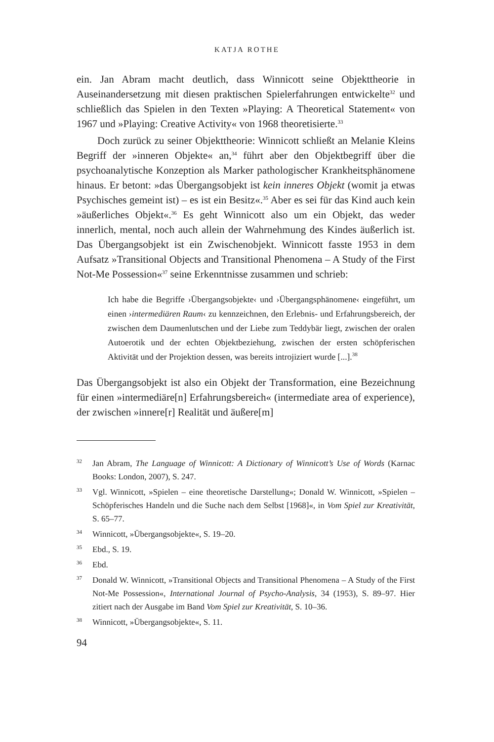KATJA ROTHE
ein. Jan Abram macht deutlich, dass Winnicott seine Objekttheorie in Auseinandersetzung mit diesen praktischen Spielerfahrungen entwickelte<sup>32</sup> und schließlich das Spielen in den Texten »Playing: A Theoretical Statement« von 1967 und »Playing: Creative Activity« von 1968 theoretisierte.<sup>33</sup>
Doch zurück zu seiner Objekttheorie: Winnicott schließt an Melanie Kleins Begriff der »inneren Objekte« an,<sup>34</sup> führt aber den Objektbegriff über die psychoanalytische Konzeption als Marker pathologischer Krankheitsphänomene hinaus. Er betont: »das Übergangsobjekt ist kein inneres Objekt (womit ja etwas Psychisches gemeint ist) – es ist ein Besitz«.<sup>35</sup> Aber es sei für das Kind auch kein »äußerliches Objekt«.<sup>36</sup> Es geht Winnicott also um ein Objekt, das weder innerlich, mental, noch auch allein der Wahrnehmung des Kindes äußerlich ist. Das Übergangsobjekt ist ein Zwischenobjekt. Winnicott fasste 1953 in dem Aufsatz »Transitional Objects and Transitional Phenomena – A Study of the First Not-Me Possession«<sup>37</sup> seine Erkenntnisse zusammen und schrieb:
Ich habe die Begriffe ›Übergangsobjekte‹ und ›Übergangsphänomene‹ eingeführt, um einen ›intermediären Raum‹ zu kennzeichnen, den Erlebnis- und Erfahrungsbereich, der zwischen dem Daumenlutschen und der Liebe zum Teddybär liegt, zwischen der oralen Autoerotik und der echten Objektbeziehung, zwischen der ersten schöpferischen Aktivität und der Projektion dessen, was bereits introjiziert wurde [...].<sup>38</sup>
Das Übergangsobjekt ist also ein Objekt der Transformation, eine Bezeichnung für einen »intermediäre[n] Erfahrungsbereich« (intermediate area of experience), der zwischen »innere[r] Realität und äußere[m]
32 Jan Abram, The Language of Winnicott: A Dictionary of Winnicott’s Use of Words (Karnac Books: London, 2007), S. 247.
33 Vgl. Winnicott, »Spielen – eine theoretische Darstellung«; Donald W. Winnicott, »Spielen – Schöpferisches Handeln und die Suche nach dem Selbst [1968]«, in Vom Spiel zur Kreativität, S. 65–77.
34 Winnicott, »Übergangsobjekte«, S. 19–20.
35 Ebd., S. 19.
36 Ebd.
37 Donald W. Winnicott, »Transitional Objects and Transitional Phenomena – A Study of the First Not-Me Possession«, International Journal of Psycho-Analysis, 34 (1953), S. 89–97. Hier zitiert nach der Ausgabe im Band Vom Spiel zur Kreativität, S. 10–36.
38 Winnicott, »Übergangsobjekte«, S. 11.
94